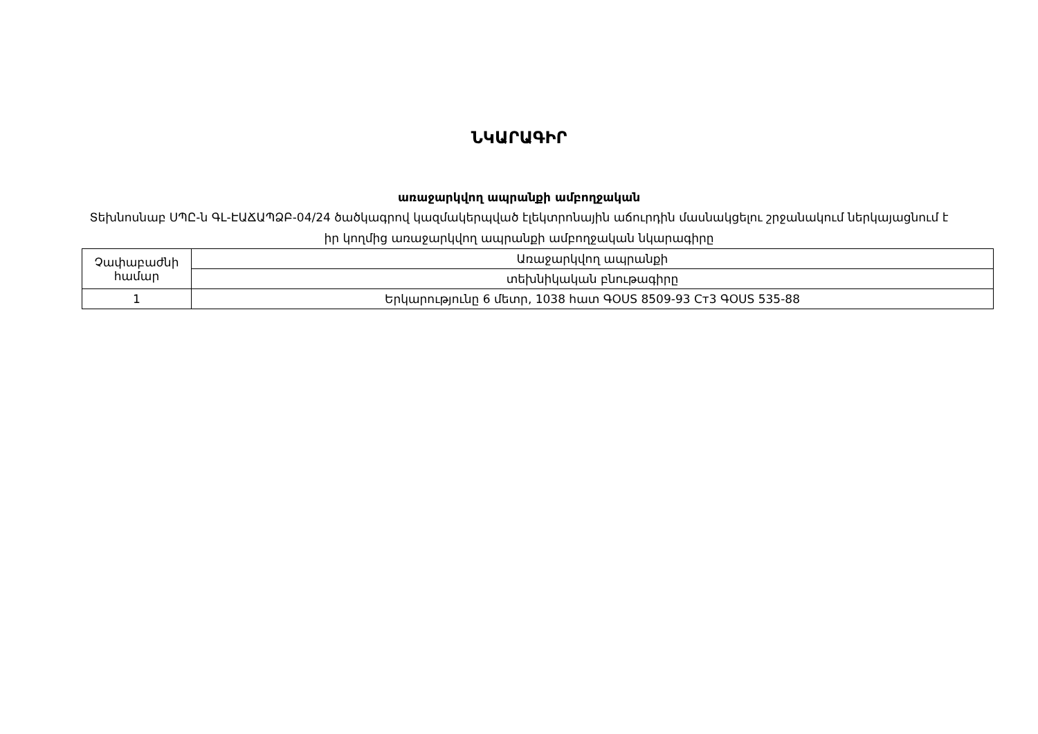ՆԿԱՐԱԳԻՐ
առաջարկվող ապրանքի ամբողջական
Տեխնոսնաբ ՍՊԸ-ն ԳԼ-ԷԱՃԱՊՁԲ-04/24 ծածկագրով կազմակերպված էլեկտրոնային աճուրդին մասնակցելու շրջանակում ներկայացնում է իր կողմից առաջարկվող ապրանքի ամբողջական նկարագիրը
| Չափաբաժնի համար | Առաջարկվող ապրանքի |
| | տեխնիկական բնութագիրը |
| 1 | Երկարությունը 6 մետր, 1038 հատ ԳOUS 8509-93 Ст3 ԳOUS 535-88 |